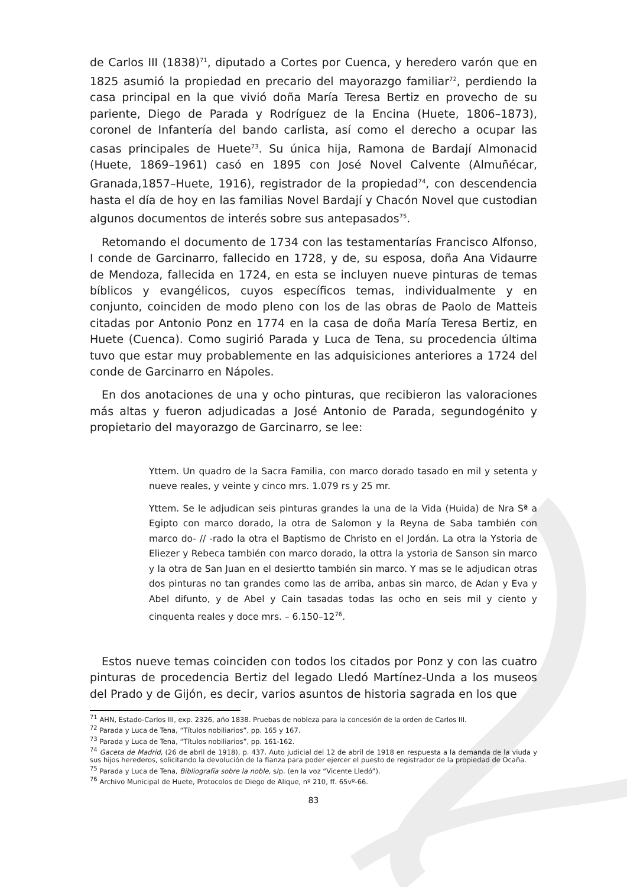de Carlos III (1838)<sup>71</sup>, diputado a Cortes por Cuenca, y heredero varón que en 1825 asumió la propiedad en precario del mayorazgo familiar<sup>72</sup>, perdiendo la casa principal en la que vivió doña María Teresa Bertiz en provecho de su pariente, Diego de Parada y Rodríguez de la Encina (Huete, 1806–1873), coronel de Infantería del bando carlista, así como el derecho a ocupar las casas principales de Huete<sup>73</sup>. Su única hija, Ramona de Bardají Almonacid (Huete, 1869–1961) casó en 1895 con José Novel Calvente (Almuñécar, Granada,1857–Huete, 1916), registrador de la propiedad<sup>74</sup>, con descendencia hasta el día de hoy en las familias Novel Bardají y Chacón Novel que custodian algunos documentos de interés sobre sus antepasados<sup>75</sup>.
Retomando el documento de 1734 con las testamentarías Francisco Alfonso, I conde de Garcinarro, fallecido en 1728, y de, su esposa, doña Ana Vidaurre de Mendoza, fallecida en 1724, en esta se incluyen nueve pinturas de temas bíblicos y evangélicos, cuyos específicos temas, individualmente y en conjunto, coinciden de modo pleno con los de las obras de Paolo de Matteis citadas por Antonio Ponz en 1774 en la casa de doña María Teresa Bertiz, en Huete (Cuenca). Como sugirió Parada y Luca de Tena, su procedencia última tuvo que estar muy probablemente en las adquisiciones anteriores a 1724 del conde de Garcinarro en Nápoles.
En dos anotaciones de una y ocho pinturas, que recibieron las valoraciones más altas y fueron adjudicadas a José Antonio de Parada, segundogénito y propietario del mayorazgo de Garcinarro, se lee:
Yttem. Un quadro de la Sacra Familia, con marco dorado tasado en mil y setenta y nueve reales, y veinte y cinco mrs. 1.079 rs y 25 mr.
Yttem. Se le adjudican seis pinturas grandes la una de la Vida (Huida) de Nra Sª a Egipto con marco dorado, la otra de Salomon y la Reyna de Saba también con marco do- // -rado la otra el Baptismo de Christo en el Jordán. La otra la Ystoria de Eliezer y Rebeca también con marco dorado, la ottra la ystoria de Sanson sin marco y la otra de San Juan en el desiertto también sin marco. Y mas se le adjudican otras dos pinturas no tan grandes como las de arriba, anbas sin marco, de Adan y Eva y Abel difunto, y de Abel y Cain tasadas todas las ocho en seis mil y ciento y cinquenta reales y doce mrs. – 6.150–12<sup>76</sup>.
Estos nueve temas coinciden con todos los citados por Ponz y con las cuatro pinturas de procedencia Bertiz del legado Lledó Martínez-Unda a los museos del Prado y de Gijón, es decir, varios asuntos de historia sagrada en los que
<sup>71</sup> AHN, Estado-Carlos III, exp. 2326, año 1838. Pruebas de nobleza para la concesión de la orden de Carlos III.
<sup>72</sup> Parada y Luca de Tena, “Títulos nobiliarios”, pp. 165 y 167.
<sup>73</sup> Parada y Luca de Tena, “Títulos nobiliarios”, pp. 161-162.
<sup>74</sup> Gaceta de Madrid, (26 de abril de 1918), p. 437. Auto judicial del 12 de abril de 1918 en respuesta a la demanda de la viuda y sus hijos herederos, solicitando la devolución de la fianza para poder ejercer el puesto de registrador de la propiedad de Ocaña.
<sup>75</sup> Parada y Luca de Tena, Bibliografía sobre la noble, s/p. (en la voz “Vicente Lledó”).
<sup>76</sup> Archivo Municipal de Huete, Protocolos de Diego de Alique, nº 210, ff. 65vº-66.
83